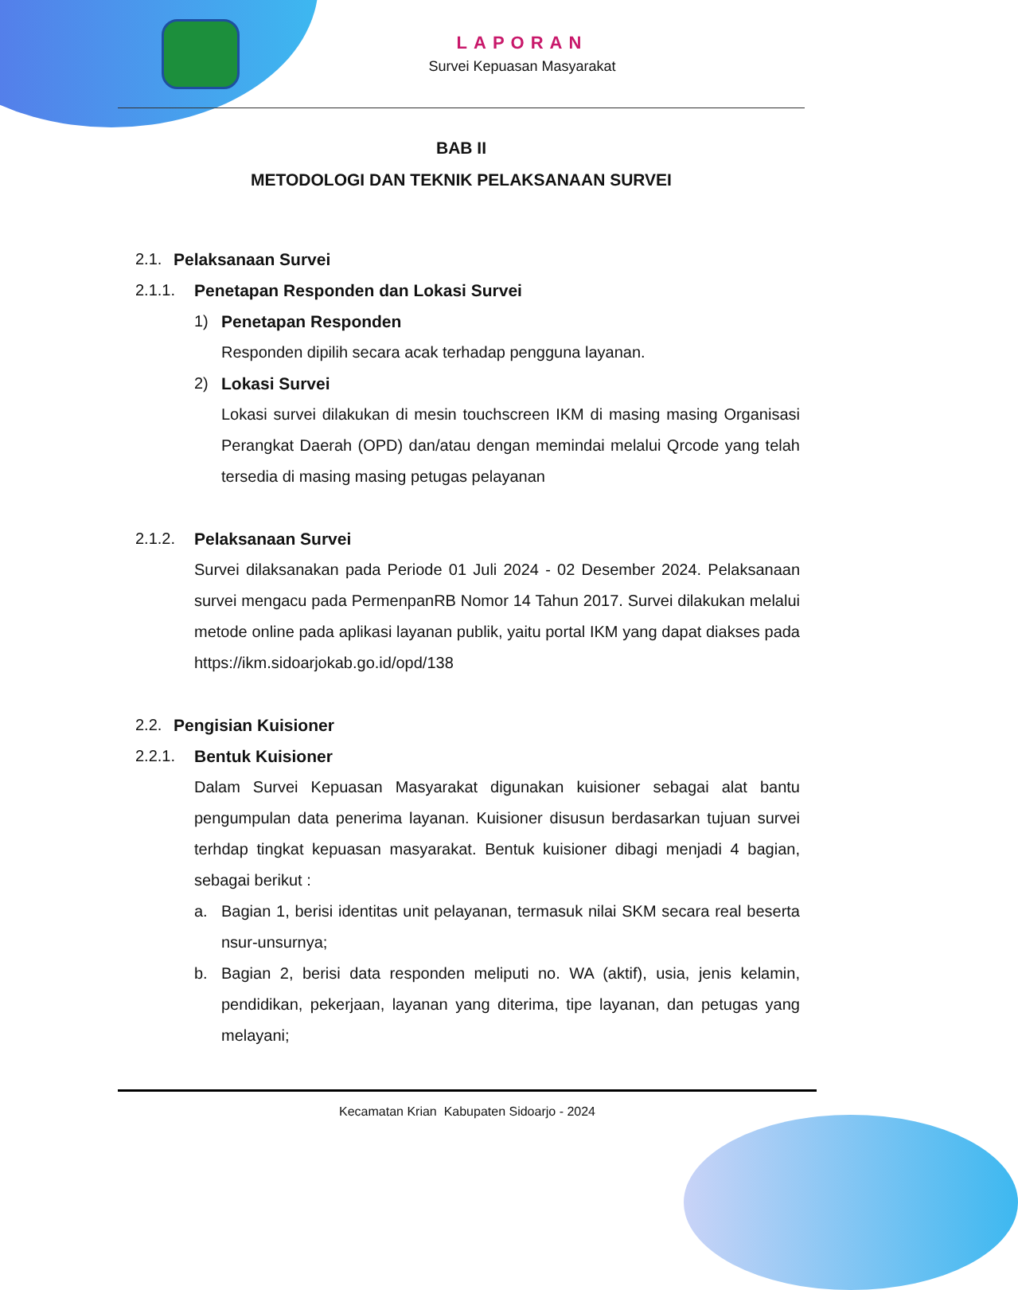LAPORAN
Survei Kepuasan Masyarakat
BAB II
METODOLOGI DAN TEKNIK PELAKSANAAN SURVEI
2.1. Pelaksanaan Survei
2.1.1. Penetapan Responden dan Lokasi Survei
1) Penetapan Responden
Responden dipilih secara acak terhadap pengguna layanan.
2) Lokasi Survei
Lokasi survei dilakukan di mesin touchscreen IKM di masing masing Organisasi Perangkat Daerah (OPD) dan/atau dengan memindai melalui Qrcode yang telah tersedia di masing masing petugas pelayanan
2.1.2. Pelaksanaan Survei
Survei dilaksanakan pada Periode 01 Juli 2024 - 02 Desember 2024. Pelaksanaan survei mengacu pada PermenpanRB Nomor 14 Tahun 2017. Survei dilakukan melalui metode online pada aplikasi layanan publik, yaitu portal IKM yang dapat diakses pada https://ikm.sidoarjokab.go.id/opd/138
2.2. Pengisian Kuisioner
2.2.1. Bentuk Kuisioner
Dalam Survei Kepuasan Masyarakat digunakan kuisioner sebagai alat bantu pengumpulan data penerima layanan. Kuisioner disusun berdasarkan tujuan survei terhdap tingkat kepuasan masyarakat. Bentuk kuisioner dibagi menjadi 4 bagian, sebagai berikut :
a. Bagian 1, berisi identitas unit pelayanan, termasuk nilai SKM secara real beserta nsur-unsurnya;
b. Bagian 2, berisi data responden meliputi no. WA (aktif), usia, jenis kelamin, pendidikan, pekerjaan, layanan yang diterima, tipe layanan, dan petugas yang melayani;
Kecamatan Krian Kabupaten Sidoarjo - 2024